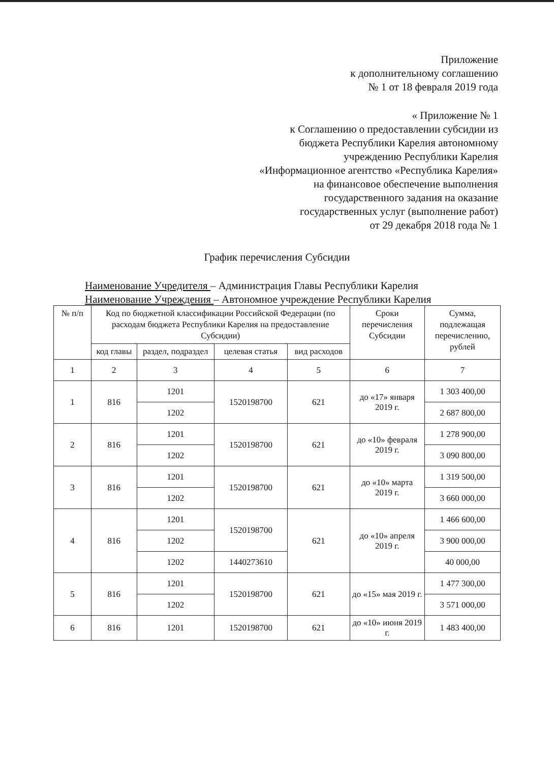Приложение
к дополнительному соглашению
№ 1 от 18 февраля 2019 года
« Приложение № 1
к Соглашению о предоставлении субсидии из
бюджета Республики Карелия автономному
учреждению Республики Карелия
«Информационное агентство «Республика Карелия»
на финансовое обеспечение выполнения
государственного задания на оказание
государственных услуг (выполнение работ)
от 29 декабря 2018 года № 1
График перечисления Субсидии
Наименование Учредителя – Администрация Главы Республики Карелия
Наименование Учреждения – Автономное учреждение Республики Карелия
| № п/п | Код по бюджетной классификации Российской Федерации (по расходам бюджета Республики Карелия на предоставление Субсидии) | | | | Сроки перечисления Субсидии | Сумма, подлежащая перечислению, рублей |
| --- | --- | --- | --- | --- | --- | --- |
| | код главы | раздел, подраздел | целевая статья | вид расходов | | |
| 1 | 2 | 3 | 4 | 5 | 6 | 7 |
| 1 | 816 | 1201 | 1520198700 | 621 | до «17» января 2019 г. | 1 303 400,00 |
| | | 1202 | | | | 2 687 800,00 |
| 2 | 816 | 1201 | 1520198700 | 621 | до «10» февраля 2019 г. | 1 278 900,00 |
| | | 1202 | | | | 3 090 800,00 |
| 3 | 816 | 1201 | 1520198700 | 621 | до «10» марта 2019 г. | 1 319 500,00 |
| | | 1202 | | | | 3 660 000,00 |
| 4 | 816 | 1201 | 1520198700 | 621 | до «10» апреля 2019 г. | 1 466 600,00 |
| | | 1202 | | | | 3 900 000,00 |
| | | 1202 | 1440273610 | | | 40 000,00 |
| 5 | 816 | 1201 | 1520198700 | 621 | до «15» мая 2019 г. | 1 477 300,00 |
| | | 1202 | | | | 3 571 000,00 |
| 6 | 816 | 1201 | 1520198700 | 621 | до «10» июня 2019 г. | 1 483 400,00 |